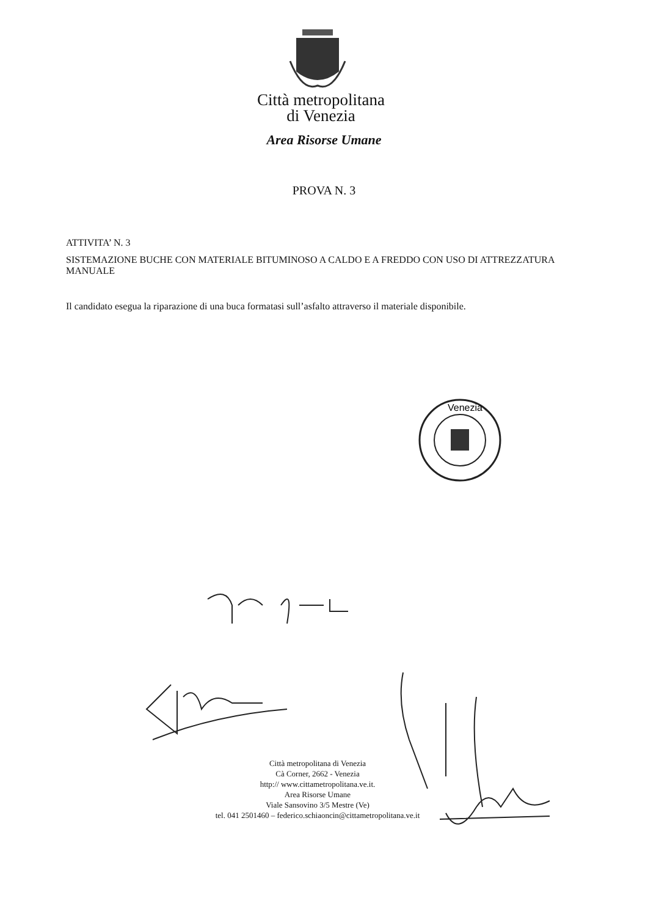Città metropolitana
di Venezia
Area Risorse Umane
PROVA N. 3
ATTIVITA’ N. 3
SISTEMAZIONE BUCHE CON MATERIALE BITUMINOSO A CALDO E A FREDDO CON USO DI ATTREZZATURA MANUALE
Il candidato esegua la riparazione di una buca formatasi sull’asfalto attraverso il materiale disponibile.
Venezia
Città metropolitana di Venezia
Cà Corner, 2662 - Venezia
http:// www.cittametropolitana.ve.it.
Area Risorse Umane
Viale Sansovino 3/5 Mestre (Ve)
tel. 041 2501460 – federico.schiaoncin@cittametropolitana.ve.it